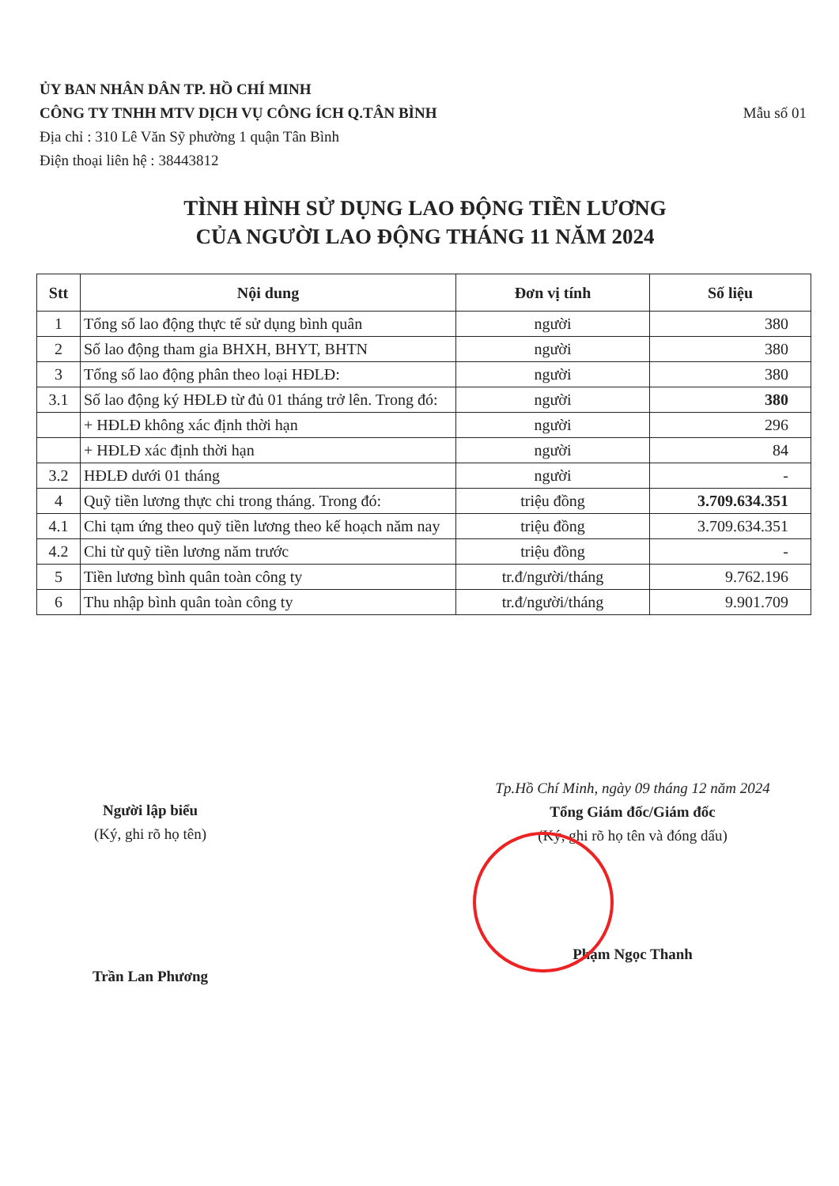ỦY BAN NHÂN DÂN TP. HỒ CHÍ MINH
Mẫu số 01 CÔNG TY TNHH MTV DỊCH VỤ CÔNG ÍCH Q.TÂN BÌNH
Địa chỉ : 310 Lê Văn Sỹ phường 1 quận Tân Bình
Điện thoại liên hệ : 38443812
TÌNH HÌNH SỬ DỤNG LAO ĐỘNG TIỀN LƯƠNG
CỦA NGƯỜI LAO ĐỘNG THÁNG 11 NĂM 2024
| Stt | Nội dung | Đơn vị tính | Số liệu |
| --- | --- | --- | --- |
| 1 | Tổng số lao động thực tế sử dụng bình quân | người | 380 |
| 2 | Số lao động tham gia BHXH, BHYT, BHTN | người | 380 |
| 3 | Tổng số lao động phân theo loại HĐLĐ: | người | 380 |
| 3.1 | Số lao động ký HĐLĐ từ đủ 01 tháng trở lên. Trong đó: | người | 380 |
| | + HĐLĐ không xác định thời hạn | người | 296 |
| | + HĐLĐ xác định thời hạn | người | 84 |
| 3.2 | HĐLĐ dưới 01 tháng | người | - |
| 4 | Quỹ tiền lương thực chi trong tháng. Trong đó: | triệu đồng | 3.709.634.351 |
| 4.1 | Chi tạm ứng theo quỹ tiền lương theo kế hoạch năm nay | triệu đồng | 3.709.634.351 |
| 4.2 | Chi từ quỹ tiền lương năm trước | triệu đồng | - |
| 5 | Tiền lương bình quân toàn công ty | tr.đ/người/tháng | 9.762.196 |
| 6 | Thu nhập bình quân toàn công ty | tr.đ/người/tháng | 9.901.709 |
Người lập biểu
(Ký, ghi rõ họ tên)
Trần Lan Phương
Tp.Hồ Chí Minh, ngày 09 tháng 12 năm 2024
Tổng Giám đốc/Giám đốc
(Ký, ghi rõ họ tên và đóng dấu)
Phạm Ngọc Thanh